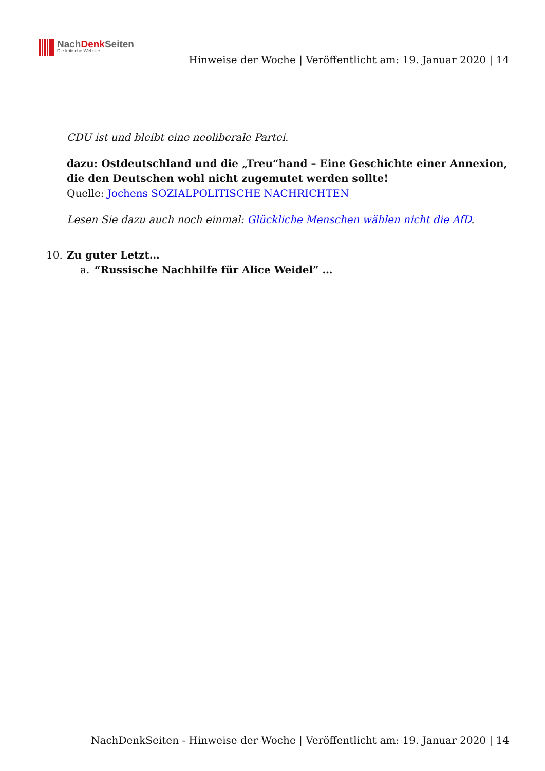NachDenk Seiten
Die kritische Website
Hinweise der Woche | Veröffentlicht am: 19. Januar 2020 | 14
CDU ist und bleibt eine neoliberale Partei.
dazu: Ostdeutschland und die „Treu“hand – Eine Geschichte einer Annexion, die den Deutschen wohl nicht zugemutet werden sollte!
Quelle: Jochens SOZIALPOLITISCHE NACHRICHTEN
Lesen Sie dazu auch noch einmal: Glückliche Menschen wählen nicht die AfD.
10. Zu guter Letzt…
a. “Russische Nachhilfe für Alice Weidel” …
NachDenkSeiten - Hinweise der Woche | Veröffentlicht am: 19. Januar 2020 | 14